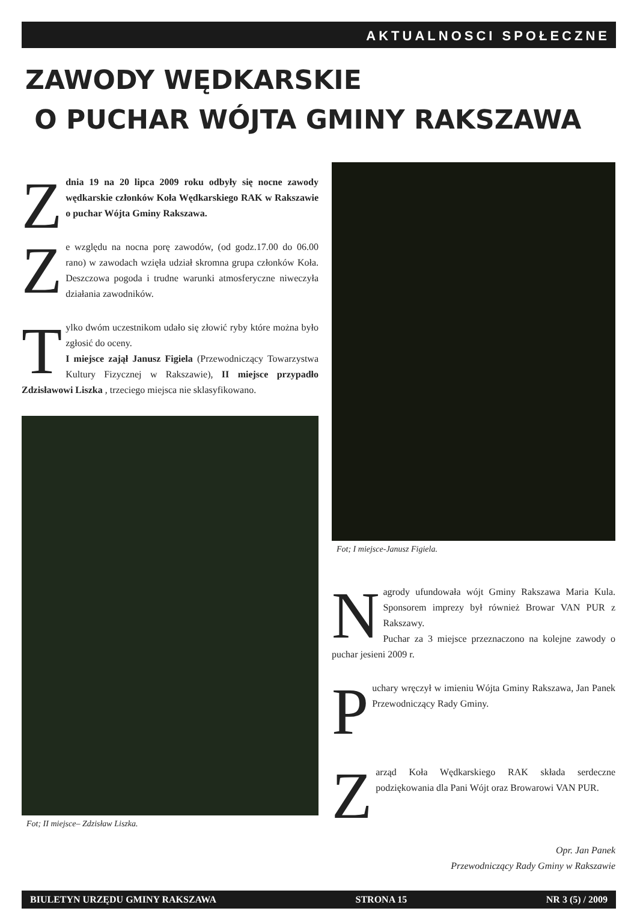AKTUALNOSCI SPOŁECZNE
ZAWODY WĘDKARSKIE
O PUCHAR WÓJTA GMINY RAKSZAWA
Zdnia 19 na 20 lipca 2009 roku odbyły się nocne zawody wędkarskie członków Koła Wędkarskiego RAK w Rakszawie o puchar Wójta Gminy Rakszawa.
Ze względu na nocna porę zawodów, (od godz.17.00 do 06.00 rano) w zawodach wzięła udział skromna grupa członków Koła. Deszczowa pogoda i trudne warunki atmosferyczne niweczyła działania zawodników.
Tylko dwóm uczestnikom udało się złowić ryby które można było zgłosić do oceny.
I miejsce zajął Janusz Figiela (Przewodniczący Towarzystwa Kultury Fizycznej w Rakszawie), II miejsce przypadło Zdzisławowi Liszka , trzeciego miejsca nie sklasyfikowano.
Fot; II miejsce– Zdzisław Liszka.
Fot; I miejsce-Janusz Figiela.
Nagrody ufundowała wójt Gminy Rakszawa Maria Kula. Sponsorem imprezy był również Browar VAN PUR z Rakszawy.
Puchar za 3 miejsce przeznaczono na kolejne zawody o puchar jesieni 2009 r.
Puchary wręczył w imieniu Wójta Gminy Rakszawa, Jan Panek Przewodniczący Rady Gminy.
Zarząd Koła Wędkarskiego RAK składa serdeczne podziękowania dla Pani Wójt oraz Browarowi VAN PUR.
Opr. Jan Panek
Przewodniczący Rady Gminy w Rakszawie
BIULETYN URZĘDU GMINY RAKSZAWA STRONA 15 NR 3 (5) / 2009